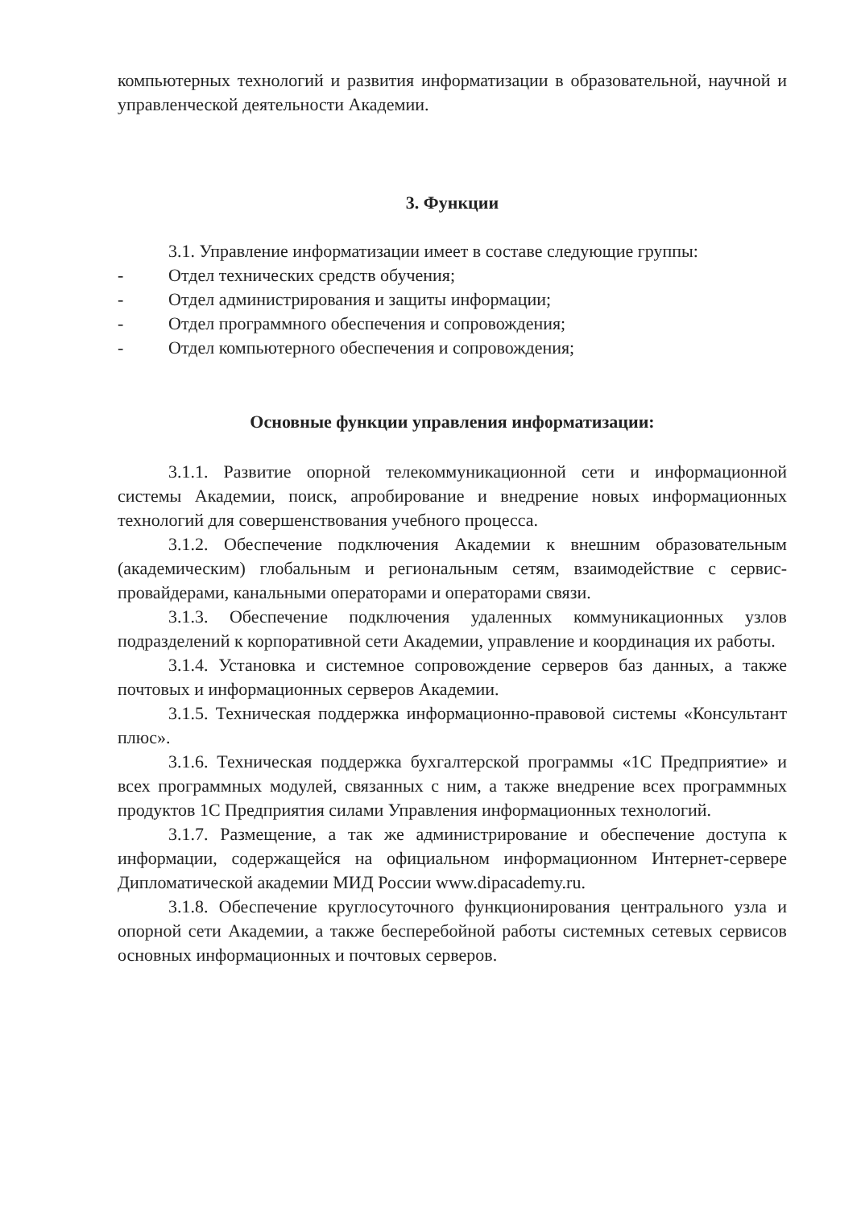компьютерных технологий и развития информатизации в образовательной, научной и управленческой деятельности Академии.
3. Функции
3.1. Управление информатизации имеет в составе следующие группы:
- Отдел технических средств обучения;
- Отдел администрирования и защиты информации;
- Отдел программного обеспечения и сопровождения;
- Отдел компьютерного обеспечения и сопровождения;
Основные функции управления информатизации:
3.1.1. Развитие опорной телекоммуникационной сети и информационной системы Академии, поиск, апробирование и внедрение новых информационных технологий для совершенствования учебного процесса.
3.1.2. Обеспечение подключения Академии к внешним образовательным (академическим) глобальным и региональным сетям, взаимодействие с сервис-провайдерами, канальными операторами и операторами связи.
3.1.3. Обеспечение подключения удаленных коммуникационных узлов подразделений к корпоративной сети Академии, управление и координация их работы.
3.1.4. Установка и системное сопровождение серверов баз данных, а также почтовых и информационных серверов Академии.
3.1.5. Техническая поддержка информационно-правовой системы «Консультант плюс».
3.1.6. Техническая поддержка бухгалтерской программы «1С Предприятие» и всех программных модулей, связанных с ним, а также внедрение всех программных продуктов 1С Предприятия силами Управления информационных технологий.
3.1.7. Размещение, а так же администрирование и обеспечение доступа к информации, содержащейся на официальном информационном Интернет-сервере Дипломатической академии МИД России www.dipacademy.ru.
3.1.8. Обеспечение круглосуточного функционирования центрального узла и опорной сети Академии, а также бесперебойной работы системных сетевых сервисов основных информационных и почтовых серверов.